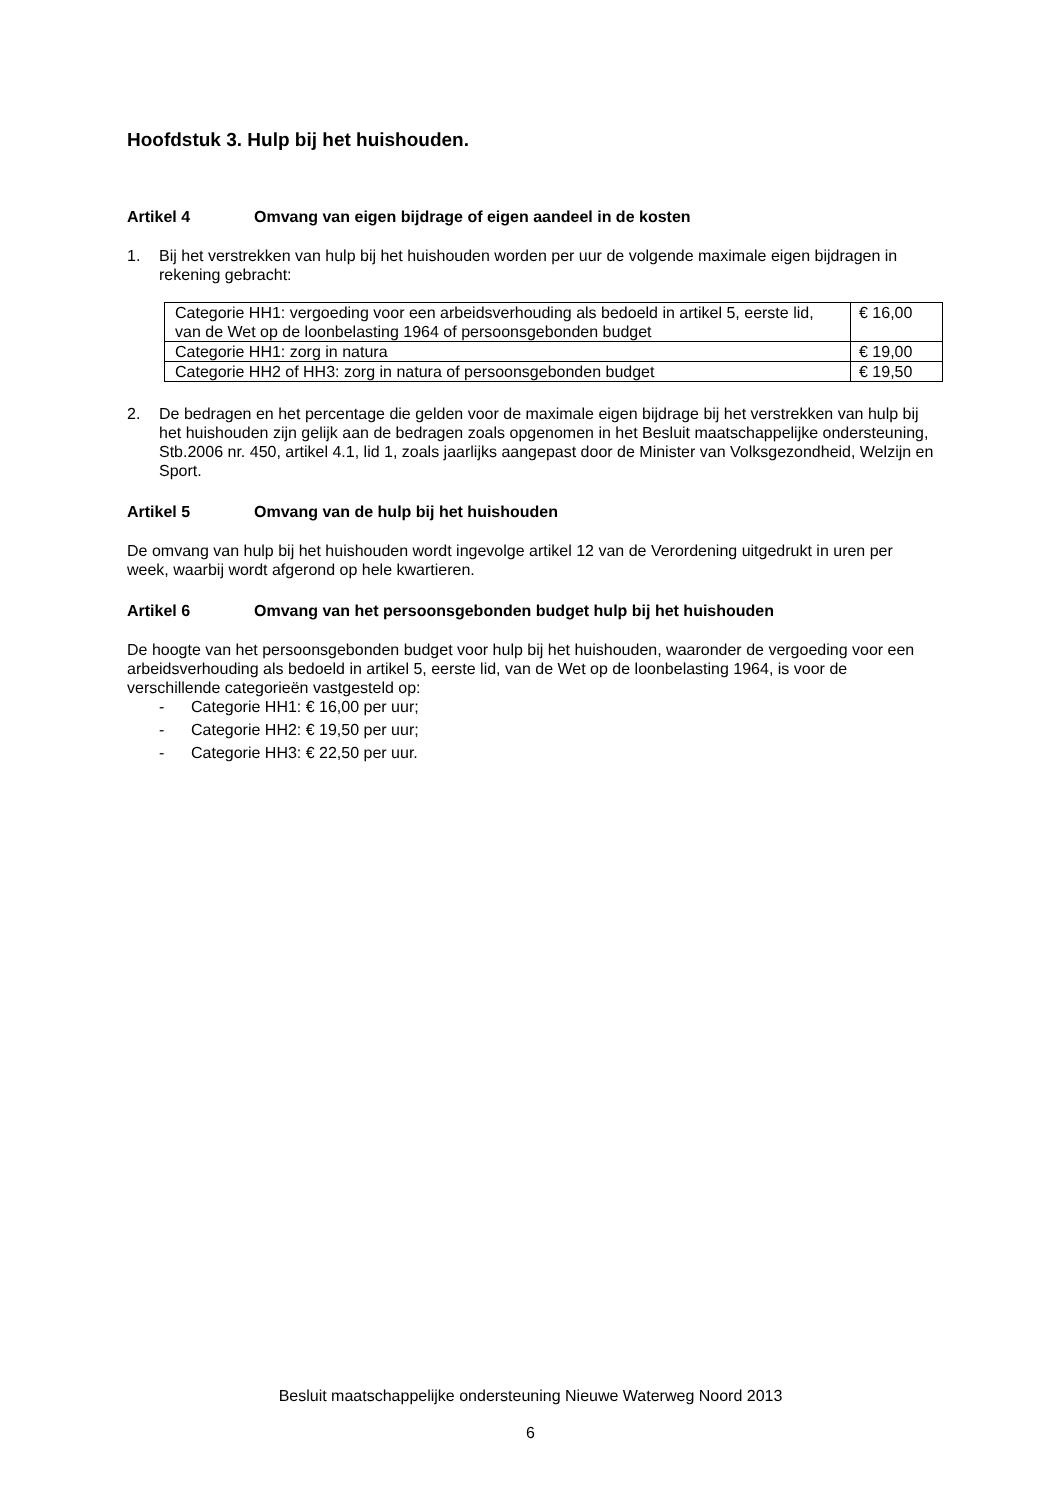Hoofdstuk 3. Hulp bij het huishouden.
Artikel 4 Omvang van eigen bijdrage of eigen aandeel in de kosten
1. Bij het verstrekken van hulp bij het huishouden worden per uur de volgende maximale eigen bijdragen in rekening gebracht:
| Categorie HH1: vergoeding voor een arbeidsverhouding als bedoeld in artikel 5, eerste lid, van de Wet op de loonbelasting 1964 of persoonsgebonden budget | € 16,00 |
| Categorie HH1: zorg in natura | € 19,00 |
| Categorie HH2 of HH3: zorg in natura of persoonsgebonden budget | € 19,50 |
2. De bedragen en het percentage die gelden voor de maximale eigen bijdrage bij het verstrekken van hulp bij het huishouden zijn gelijk aan de bedragen zoals opgenomen in het Besluit maatschappelijke ondersteuning, Stb.2006 nr. 450, artikel 4.1, lid 1, zoals jaarlijks aangepast door de Minister van Volksgezondheid, Welzijn en Sport.
Artikel 5 Omvang van de hulp bij het huishouden
De omvang van hulp bij het huishouden wordt ingevolge artikel 12 van de Verordening uitgedrukt in uren per week, waarbij wordt afgerond op hele kwartieren.
Artikel 6 Omvang van het persoonsgebonden budget hulp bij het huishouden
De hoogte van het persoonsgebonden budget voor hulp bij het huishouden, waaronder de vergoeding voor een arbeidsverhouding als bedoeld in artikel 5, eerste lid, van de Wet op de loonbelasting 1964, is voor de verschillende categorieën vastgesteld op:
- Categorie HH1: € 16,00 per uur;
- Categorie HH2: € 19,50 per uur;
- Categorie HH3: € 22,50 per uur.
Besluit maatschappelijke ondersteuning Nieuwe Waterweg Noord 2013
6